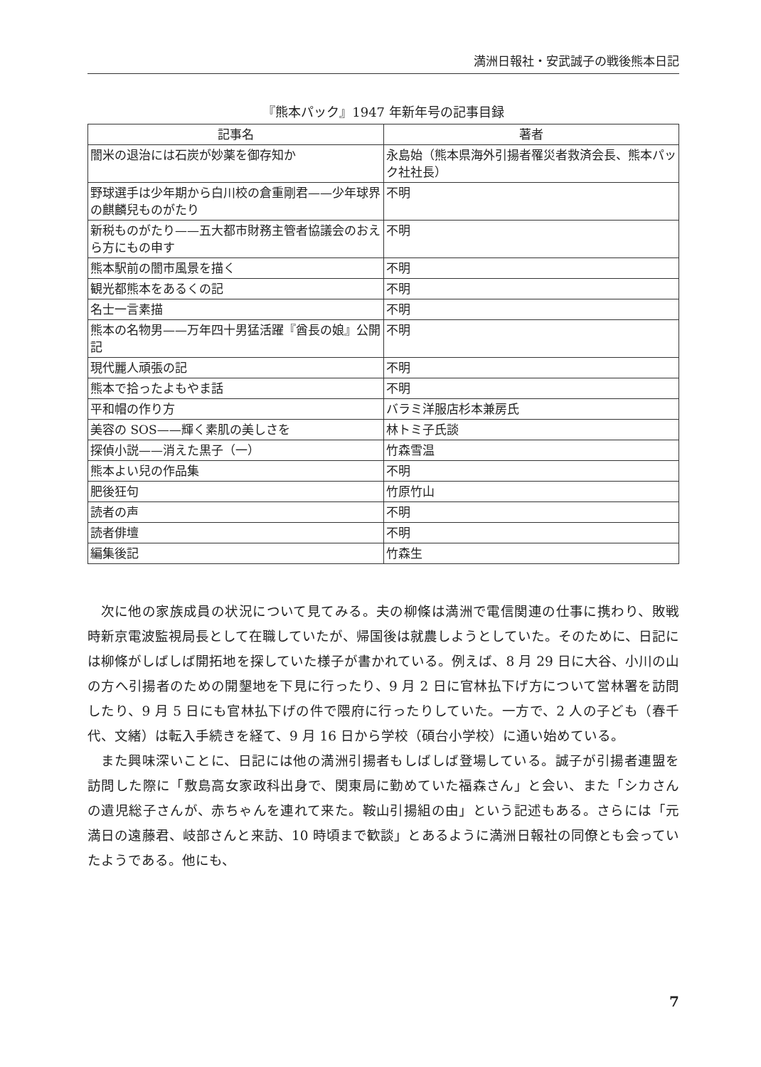満洲日報社・安武誠子の戦後熊本日記
『熊本パック』1947 年新年号の記事目録
| 記事名 | 著者 |
| --- | --- |
| 闇米の退治には石炭が妙薬を御存知か | 永島始（熊本県海外引揚者罹災者救済会長、熊本パック社社長） |
| 野球選手は少年期から白川校の倉重剛君——少年球界の麒麟兒ものがたり | 不明 |
| 新税ものがたり——五大都市財務主管者協議会のおえら方にもの申す | 不明 |
| 熊本駅前の闇市風景を描く | 不明 |
| 観光都熊本をあるくの記 | 不明 |
| 名士一言素描 | 不明 |
| 熊本の名物男——万年四十男猛活躍『酋長の娘』公開記 | 不明 |
| 現代麗人頑張の記 | 不明 |
| 熊本で拾ったよもやま話 | 不明 |
| 平和帽の作り方 | バラミ洋服店杉本兼房氏 |
| 美容の SOS——輝く素肌の美しさを | 林トミ子氏談 |
| 探偵小説——消えた黒子（一） | 竹森雪温 |
| 熊本よい兒の作品集 | 不明 |
| 肥後狂句 | 竹原竹山 |
| 読者の声 | 不明 |
| 読者俳壇 | 不明 |
| 編集後記 | 竹森生 |
次に他の家族成員の状況について見てみる。夫の柳條は満洲で電信関連の仕事に携わり、敗戦時新京電波監視局長として在職していたが、帰国後は就農しようとしていた。そのために、日記には柳條がしばしば開拓地を探していた様子が書かれている。例えば、8 月 29 日に大谷、小川の山の方へ引揚者のための開墾地を下見に行ったり、9 月 2 日に官林払下げ方について営林署を訪問したり、9 月 5 日にも官林払下げの件で隈府に行ったりしていた。一方で、2 人の子ども（春千代、文緒）は転入手続きを経て、9 月 16 日から学校（碩台小学校）に通い始めている。
また興味深いことに、日記には他の満洲引揚者もしばしば登場している。誠子が引揚者連盟を訪問した際に「敷島高女家政科出身で、関東局に勤めていた福森さん」と会い、また「シカさんの遺児総子さんが、赤ちゃんを連れて来た。鞍山引揚組の由」という記述もある。さらには「元満日の遠藤君、岐部さんと来訪、10 時頃まで歓談」とあるように満洲日報社の同僚とも会っていたようである。他にも、
7